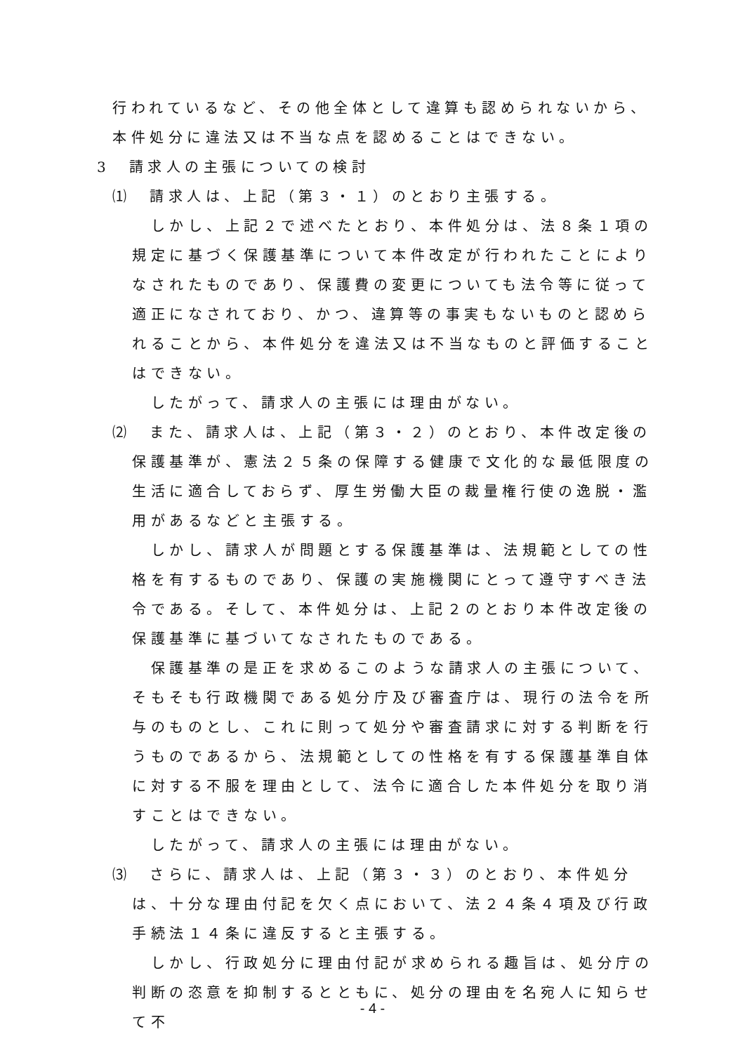行われているなど、その他全体として違算も認められないから、本件処分に違法又は不当な点を認めることはできない。
3　請求人の主張についての検討
⑴　請求人は、上記（第３・１）のとおり主張する。
　しかし、上記２で述べたとおり、本件処分は、法８条１項の規定に基づく保護基準について本件改定が行われたことによりなされたものであり、保護費の変更についても法令等に従って適正になされており、かつ、違算等の事実もないものと認められることから、本件処分を違法又は不当なものと評価することはできない。
　したがって、請求人の主張には理由がない。
⑵　また、請求人は、上記（第３・２）のとおり、本件改定後の保護基準が、憲法２５条の保障する健康で文化的な最低限度の生活に適合しておらず、厚生労働大臣の裁量権行使の逸脱・濫用があるなどと主張する。
　しかし、請求人が問題とする保護基準は、法規範としての性格を有するものであり、保護の実施機関にとって遵守すべき法令である。そして、本件処分は、上記２のとおり本件改定後の保護基準に基づいてなされたものである。
　保護基準の是正を求めるこのような請求人の主張について、そもそも行政機関である処分庁及び審査庁は、現行の法令を所与のものとし、これに則って処分や審査請求に対する判断を行うものであるから、法規範としての性格を有する保護基準自体に対する不服を理由として、法令に適合した本件処分を取り消すことはできない。
　したがって、請求人の主張には理由がない。
⑶　さらに、請求人は、上記（第３・３）のとおり、本件処分は、十分な理由付記を欠く点において、法２４条４項及び行政手続法１４条に違反すると主張する。
　しかし、行政処分に理由付記が求められる趣旨は、処分庁の判断の恣意を抑制するとともに、処分の理由を名宛人に知らせて不
- 4 -